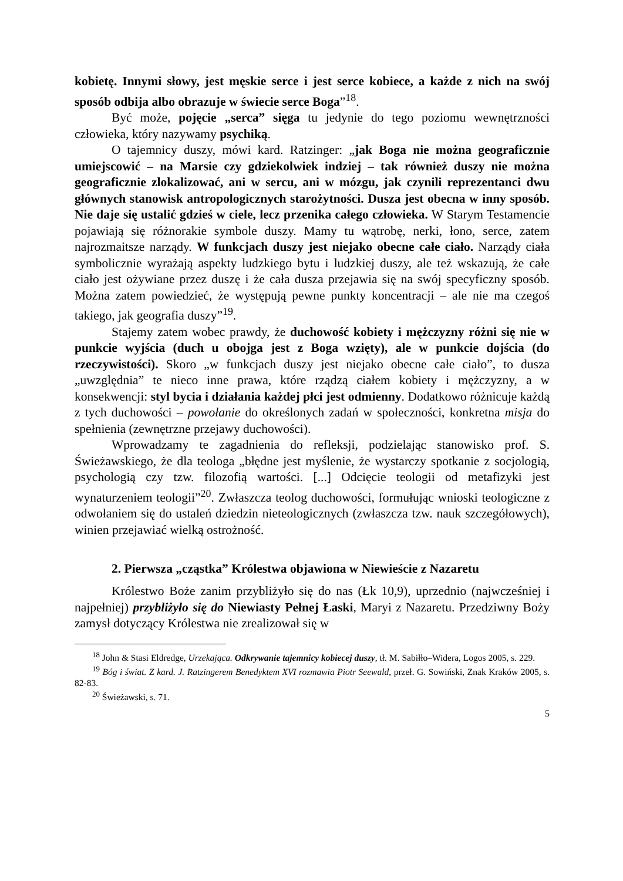kobietę. Innymi słowy, jest męskie serce i jest serce kobiece, a każde z nich na swój sposób odbija albo obrazuje w świecie serce Boga”<sup>18</sup>.
Być może, pojęcie „serca” sięga tu jedynie do tego poziomu wewnętrzności człowieka, który nazywamy psychiką.
O tajemnicy duszy, mówi kard. Ratzinger: „jak Boga nie można geograficznie umiejscowić – na Marsie czy gdziekolwiek indziej – tak również duszy nie można geograficznie zlokalizować, ani w sercu, ani w mózgu, jak czynili reprezentanci dwu głównych stanowisk antropologicznych starożytności. Dusza jest obecna w inny sposób. Nie daje się ustalić gdzieś w ciele, lecz przenika całego człowieka. W Starym Testamencie pojawiają się różnorakie symbole duszy. Mamy tu wątrobę, nerki, łono, serce, zatem najrozmaitsze narządy. W funkcjach duszy jest niejako obecne całe ciało. Narządy ciała symbolicznie wyrażają aspekty ludzkiego bytu i ludzkiej duszy, ale też wskazują, że całe ciało jest ożywiane przez duszę i że cała dusza przejawia się na swój specyficzny sposób. Można zatem powiedzieć, że występują pewne punkty koncentracji – ale nie ma czegoś takiego, jak geografia duszy”<sup>19</sup>.
Stajemy zatem wobec prawdy, że duchowość kobiety i mężczyzny różni się nie w punkcie wyjścia (duch u obojga jest z Boga wzięty), ale w punkcie dojścia (do rzeczywistości). Skoro „w funkcjach duszy jest niejako obecne całe ciało”, to dusza „uwzględnia” te nieco inne prawa, które rządzą ciałem kobiety i mężczyzny, a w konsekwencji: styl bycia i działania każdej płci jest odmienny. Dodatkowo różnicuje każdą z tych duchowości – powołanie do określonych zadań w społeczności, konkretna misja do spełnienia (zewnętrzne przejawy duchowości).
Wprowadzamy te zagadnienia do refleksji, podzielając stanowisko prof. S. Świeżawskiego, że dla teologa „błędne jest myślenie, że wystarczy spotkanie z socjologią, psychologią czy tzw. filozofią wartości. [...] Odcięcie teologii od metafizyki jest wynaturzeniem teologii”<sup>20</sup>. Zwłaszcza teolog duchowości, formułując wnioski teologiczne z odwołaniem się do ustaleń dziedzin nieteologicznych (zwłaszcza tzw. nauk szczegółowych), winien przejawiać wielką ostrożność.
2. Pierwsza „cząstka” Królestwa objawiona w Niewieście z Nazaretu
Królestwo Boże zanim przybliżyło się do nas (Łk 10,9), uprzednio (najwcześniej i najpełniej) przybliżyło się do Niewiasty Pełnej Łaski, Maryi z Nazaretu. Przedziwny Boży zamysł dotyczący Królestwa nie zrealizował się w
<sup>18</sup> John & Stasi Eldredge, Urzekająca. Odkrywanie tajemnicy kobiecej duszy, tł. M. Sabiłło–Widera, Logos 2005, s. 229.
<sup>19</sup> Bóg i świat. Z kard. J. Ratzingerem Benedyktem XVI rozmawia Piotr Seewald, przeł. G. Sowiński, Znak Kraków 2005, s. 82-83.
<sup>20</sup> Świeżawski, s. 71.
5